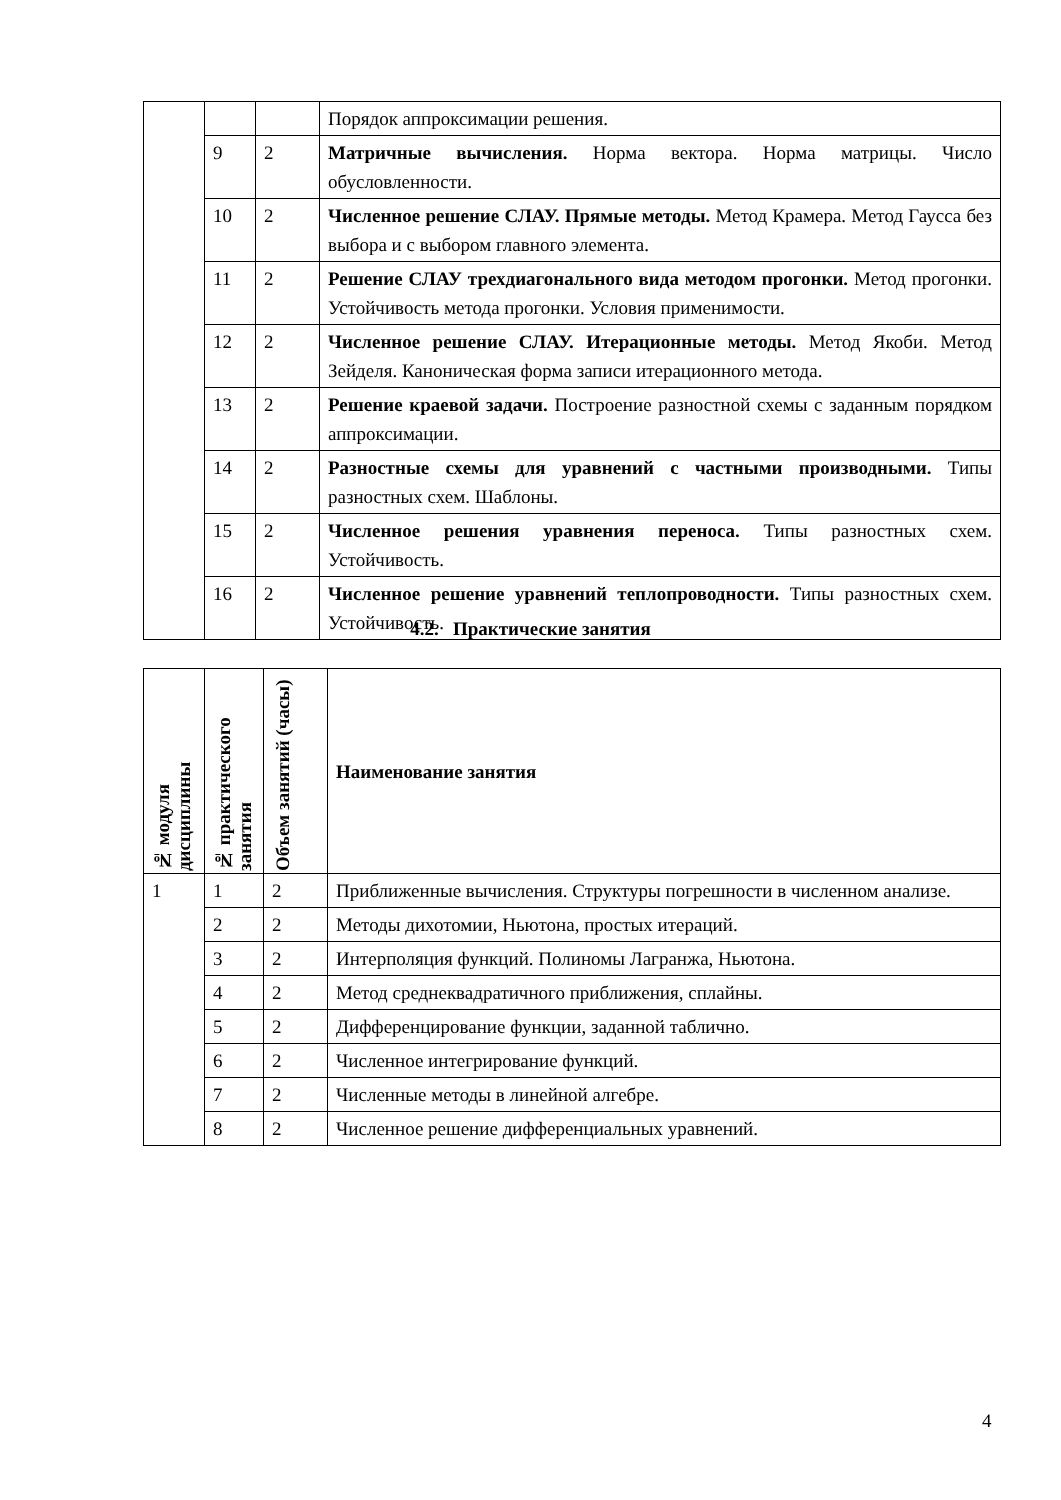| | | | Порядок аппроксимации решения. |
| | 9 | 2 | Матричные вычисления. Норма вектора. Норма матрицы. Число обусловленности. |
| | 10 | 2 | Численное решение СЛАУ. Прямые методы. Метод Крамера. Метод Гаусса без выбора и с выбором главного элемента. |
| | 11 | 2 | Решение СЛАУ трехдиагонального вида методом прогонки. Метод прогонки. Устойчивость метода прогонки. Условия применимости. |
| | 12 | 2 | Численное решение СЛАУ. Итерационные методы. Метод Якоби. Метод Зейделя. Каноническая форма записи итерационного метода. |
| | 13 | 2 | Решение краевой задачи. Построение разностной схемы с заданным порядком аппроксимации. |
| | 14 | 2 | Разностные схемы для уравнений с частными производными. Типы разностных схем. Шаблоны. |
| | 15 | 2 | Численное решения уравнения переноса. Типы разностных схем. Устойчивость. |
| | 16 | 2 | Численное решение уравнений теплопроводности. Типы разностных схем. Устойчивость. |
4.2. Практические занятия
| № модуля дисциплины | № практического занятия | Объем занятий (часы) | Наименование занятия |
| --- | --- | --- | --- |
| 1 | 1 | 2 | Приближенные вычисления. Структуры погрешности в численном анализе. |
| | 2 | 2 | Методы дихотомии, Ньютона, простых итераций. |
| | 3 | 2 | Интерполяция функций. Полиномы Лагранжа, Ньютона. |
| | 4 | 2 | Метод среднеквадратичного приближения, сплайны. |
| | 5 | 2 | Дифференцирование функции, заданной таблично. |
| | 6 | 2 | Численное интегрирование функций. |
| | 7 | 2 | Численные методы в линейной алгебре. |
| | 8 | 2 | Численное решение дифференциальных уравнений. |
4